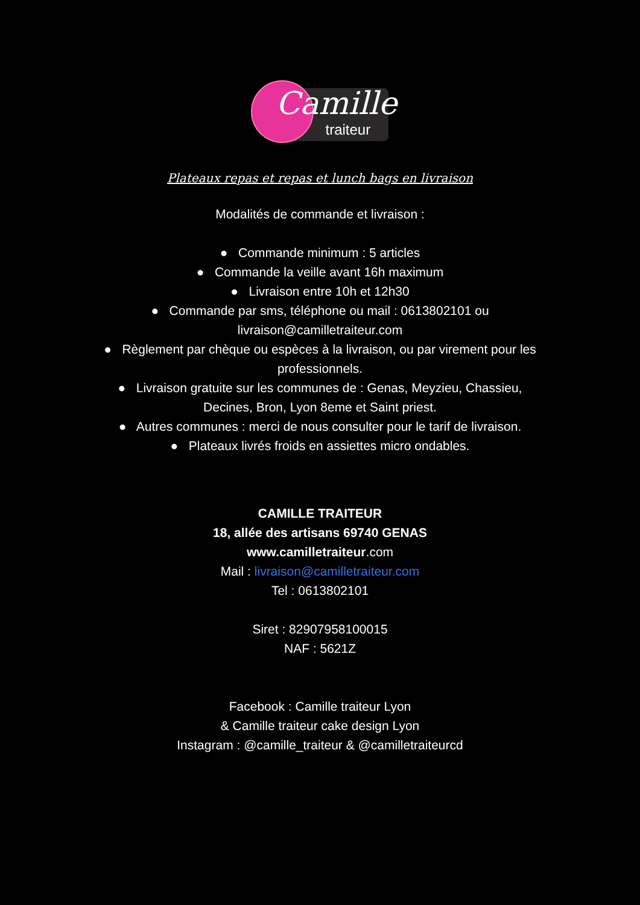Camille
traiteur
Plateaux repas et repas et lunch bags en livraison
Modalités de commande et livraison :
● Commande minimum : 5 articles
● Commande la veille avant 16h maximum
● Livraison entre 10h et 12h30
● Commande par sms, téléphone ou mail : 0613802101 ou livraison@camilletraiteur.com
● Règlement par chèque ou espèces à la livraison, ou par virement pour les professionnels.
● Livraison gratuite sur les communes de : Genas, Meyzieu, Chassieu, Decines, Bron, Lyon 8eme et Saint priest.
● Autres communes : merci de nous consulter pour le tarif de livraison.
● Plateaux livrés froids en assiettes micro ondables.
CAMILLE TRAITEUR
18, allée des artisans 69740 GENAS
www.camilletraiteur.com
Mail : livraison@camilletraiteur.com
Tel : 0613802101
Siret : 82907958100015
NAF : 5621Z
Facebook : Camille traiteur Lyon
& Camille traiteur cake design Lyon
Instagram : @camille_traiteur & @camilletraiteurcd